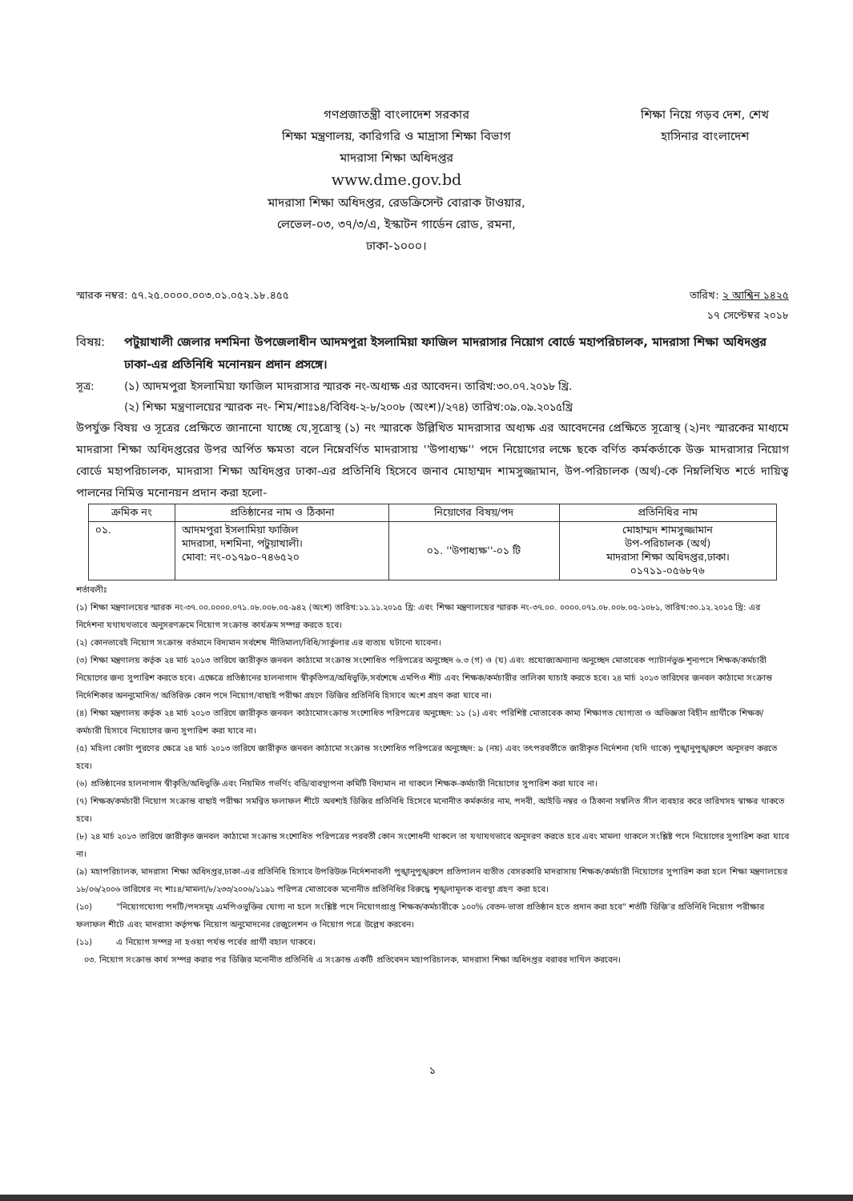গণপ্রজাতন্ত্রী বাংলাদেশ সরকার
শিক্ষা মন্ত্রণালয়, কারিগরি ও মাদ্রাসা শিক্ষা বিভাগ
মাদরাসা শিক্ষা অধিদপ্তর
www.dme.gov.bd
মাদরাসা শিক্ষা অধিদপ্তর, রেডক্রিসেন্ট বোরাক টাওয়ার,
লেভেল-০৩, ৩৭/৩/এ, ইস্কাটন গার্ডেন রোড, রমনা,
ঢাকা-১০০০।
শিক্ষা নিয়ে গড়ব দেশ, শেখ হাসিনার বাংলাদেশ
স্মারক নম্বর: ৫৭.২৫.০০০০.০০৩.০১.০৫২.১৮.৪৫৫ তারিখ: ২ আশ্বিন ১৪২৫
১৭ সেপ্টেম্বর ২০১৮
বিষয়: পটুয়াখালী জেলার দশমিনা উপজেলাধীন আদমপুরা ইসলামিয়া ফাজিল মাদরাসার নিয়োগ বোর্ডে মহাপরিচালক, মাদরাসা শিক্ষা অধিদপ্তর ঢাকা-এর প্রতিনিধি মনোনয়ন প্রদান প্রসঙ্গে।
সূত্র: (১) আদমপুরা ইসলামিয়া ফাজিল মাদরাসার স্মারক নং-অধ্যক্ষ এর আবেদন। তারিখ:৩০.০৭.২০১৮ খ্রি.
(২) শিক্ষা মন্ত্রণালয়ের স্মারক নং- শিম/শাঃ১৪/বিবিধ-২-৮/২০০৮ (অংশ)/২৭৪) তারিখ:০৯.০৯.২০১৫খ্রি
উপর্যুক্ত বিষয় ও সূত্রের প্রেক্ষিতে জানানো যাচ্ছে যে,সূত্রোস্থ (১) নং স্মারকে উল্লিখিত মাদরাসার অধ্যক্ষ এর আবেদনের প্রেক্ষিতে সূত্রোস্থ (২)নং স্মারকের মাধ্যমে মাদরাসা শিক্ষা অধিদপ্তরের উপর অর্পিত ক্ষমতা বলে নিম্নেবর্ণিত মাদরাসায় ''উপাধ্যক্ষ'' পদে নিয়োগের লক্ষে ছকে বর্ণিত কর্মকর্তাকে উক্ত মাদরাসার নিয়োগ বোর্ডে মহাপরিচালক, মাদরাসা শিক্ষা অধিদপ্তর ঢাকা-এর প্রতিনিধি হিসেবে জনাব মোহাম্মদ শামসুজ্জামান, উপ-পরিচালক (অর্থ)-কে নিম্নলিখিত শর্তে দায়িত্ব পালনের নিমিত্ত মনোনয়ন প্রদান করা হলো-
| ক্রমিক নং | প্রতিষ্ঠানের নাম ও ঠিকানা | নিয়োগের বিষয়/পদ | প্রতিনিধির নাম |
| --- | --- | --- | --- |
| ০১. | আদমপুরা ইসলামিয়া ফাজিল মাদরাসা, দশমিনা, পটুয়াখালী। মোবা: নং-০১৭৯০-৭৪৬৫২০ | ০১. ''উপাধ্যক্ষ''-০১ টি | মোহাম্মদ শামসুজ্জামান উপ-পরিচালক (অর্থ) মাদরাসা শিক্ষা অধিদপ্তর,ঢাকা। ০১৭১১-০৫৬৮৭৬ |
শর্তাবলীঃ
(১) শিক্ষা মন্ত্রণালয়ের স্মারক নং-৩৭.০০.০০০০.০৭১.০৮.০০৮.০৫-৯৪২ (অংশ) তারিখ:১১.১১.২০১৫ খ্রি: এবং শিক্ষা মন্ত্রণালয়ের স্মারক নং-৩৭.০০. ০০০০.০৭১.০৮.০০৮.০৫-১০৮১, তারিখ:৩০.১২.২০১৫ খ্রি: এর নির্দেশনা যথাযথভাবে অনুসরণক্রমে নিয়োগ সংক্রান্ত কার্যক্রম সম্পন্ন করতে হবে।
(২) কোনভাবেই নিয়োগ সংক্রান্ত বর্তমানে বিদ্যমান সর্বশেষ নীতিমালা/বিধি/সার্কুলার এর ব্যত্যয় ঘটানো যাবেনা।
(৩) শিক্ষা মন্ত্রণালয় কর্তৃক ২৪ মার্চ ২০১৩ তারিখে জারীকৃত জনবল কাঠামো সংক্রান্ত সংশোধিত পরিপত্রের অনুচ্ছেদ ৬.৩ (গ) ও (ঘ) এবং প্রযোজ্যঅন্যান্য অনুচ্ছেদ মোতাবেক প্যাটার্নভুক্ত শূন্যপদে শিক্ষক/কর্মচারী নিয়োগের জন্য সুপারিশ করতে হবে। এক্ষেত্রে প্রতিষ্ঠানের হালনাগাদ স্বীকৃতিপত্র/অধিভুক্তি,সর্বশেষে এমপিও শীট এবং শিক্ষক/কর্মচারীর তালিকা যাচাই করতে হবে। ২৪ মার্চ ২০১৩ তারিখের জনবল কাঠামো সংক্রান্ত নির্দেশিকার অননুমোদিত/ অতিরিক্ত কোন পদে নিয়োগ/বাছাই পরীক্ষা গ্রহণে ডিজির প্রতিনিধি হিসাবে অংশ গ্রহণ করা যাবে না।
(৪) শিক্ষা মন্ত্রণালয় কর্তৃক ২৪ মার্চ ২০১৩ তারিখে জারীকৃত জনবল কাঠামোসংক্রান্ত সংশোধিত পরিপত্রের অনুচ্ছেদ: ১১ (১) এবং পরিশিষ্ট মোতাবেক কাম্য শিক্ষাগত যোগ্যতা ও অভিজ্ঞতা বিহীন প্রার্থীকে শিক্ষক/কর্মচারী হিসাবে নিয়োগের জন্য সুপারিশ করা যাবে না।
(৫) মহিলা কোটা পুরণের ক্ষেত্রে ২৪ মার্চ ২০১৩ তারিখে জারীকৃত জনবল কাঠামো সংক্রান্ত সংশোধিত পরিপত্রের অনুচ্ছেদ: ৯ (নয়) এবং তৎপরবর্তীতে জারীকৃত নির্দেশনা (যদি থাকে) পুঙ্খানুপুঙ্খরুপে অনুসরণ করতে হবে।
(৬) প্রতিষ্ঠানের হালনাগাদ স্বীকৃতি/অধিভুক্তি এবং নিয়মিত গভর্ণিং বডি/ব্যবস্থাপনা কমিটি বিদ্যমান না থাকলে শিক্ষক-কর্মচারী নিয়োগের সুপারিশ করা যাবে না।
(৭) শিক্ষক/কর্মচারী নিয়োগ সংক্রান্ত বাছাই পরীক্ষা সমন্বিত ফলাফল শীটে অবশ্যই ডিজির প্রতিনিধি হিসেবে মনোনীত কর্মকর্তার নাম, পদবী, আইডি নম্বর ও ঠিকানা সম্বলিত সীল ব্যবহার করে তারিখসহ স্বাক্ষর থাকতে হবে।
(৮) ২৪ মার্চ ২০১৩ তারিখে জারীকৃত জনবল কাঠামো সংক্রান্ত সংশোধিত পরিপত্রের পরবর্তী কোন সংশোধনী থাকলে তা যথাযথভাবে অনুসরণ করতে হবে এবং মামলা থাকলে সংশ্লিষ্ট পদে নিয়োগের সুপারিশ করা যাবে না।
(৯) মহাপরিচালক, মাদরাসা শিক্ষা অধিদপ্তর,ঢাকা-এর প্রতিনিধি হিসাবে উপরিউক্ত নির্দেশনাবলী পুঙ্খানুপুঙ্খরুপে প্রতিপালন ব্যতীত বেসরকারি মাদরাসায় শিক্ষক/কর্মচারী নিয়োগের সুপারিশ করা হলে শিক্ষা মন্ত্রণালয়ের ১৮/০৬/২০০৬ তারিখের নং শাঃ৪/মামলা/৮/২৩৩/২০০৬/১১৯১ পরিপত্র মোতাবেক মনোনীত প্রতিনিধির বিরুদ্ধে শৃঙ্খলামূলক ব্যবস্থা গ্রহণ করা হবে।
(১০) "নিয়োগযোগ্য পদটি/পদসমূহ এমপিওভুক্তির যোগ্য না হলে সংশ্লিষ্ট পদে নিয়োগপ্রাপ্ত শিক্ষক/কর্মচারীকে ১০০% বেতন-ভাতা প্রতিষ্ঠান হতে প্রদান করা হবে" শর্তটি ডিজি'র প্রতিনিধি নিয়োগ পরীক্ষার ফলাফল শীটে এবং মাদরাসা কর্তৃপক্ষ নিয়োগ অনুমোদনের রেজুলেশন ও নিয়োগ পত্রে উল্লেখ করবেন।
(১১) এ নিয়োগ সম্পন্ন না হওয়া পর্যন্ত পর্বের প্রার্থী বহাল থাকবে।
০৩. নিয়োগ সংক্রান্ত কার্য সম্পন্ন করার পর ডিজির মনোনীত প্রতিনিধি এ সংক্রান্ত একটি প্রতিবেদন মহাপরিচালক, মাদরাসা শিক্ষা অধিদপ্তর বরাবর দাখিল করবেন।
১